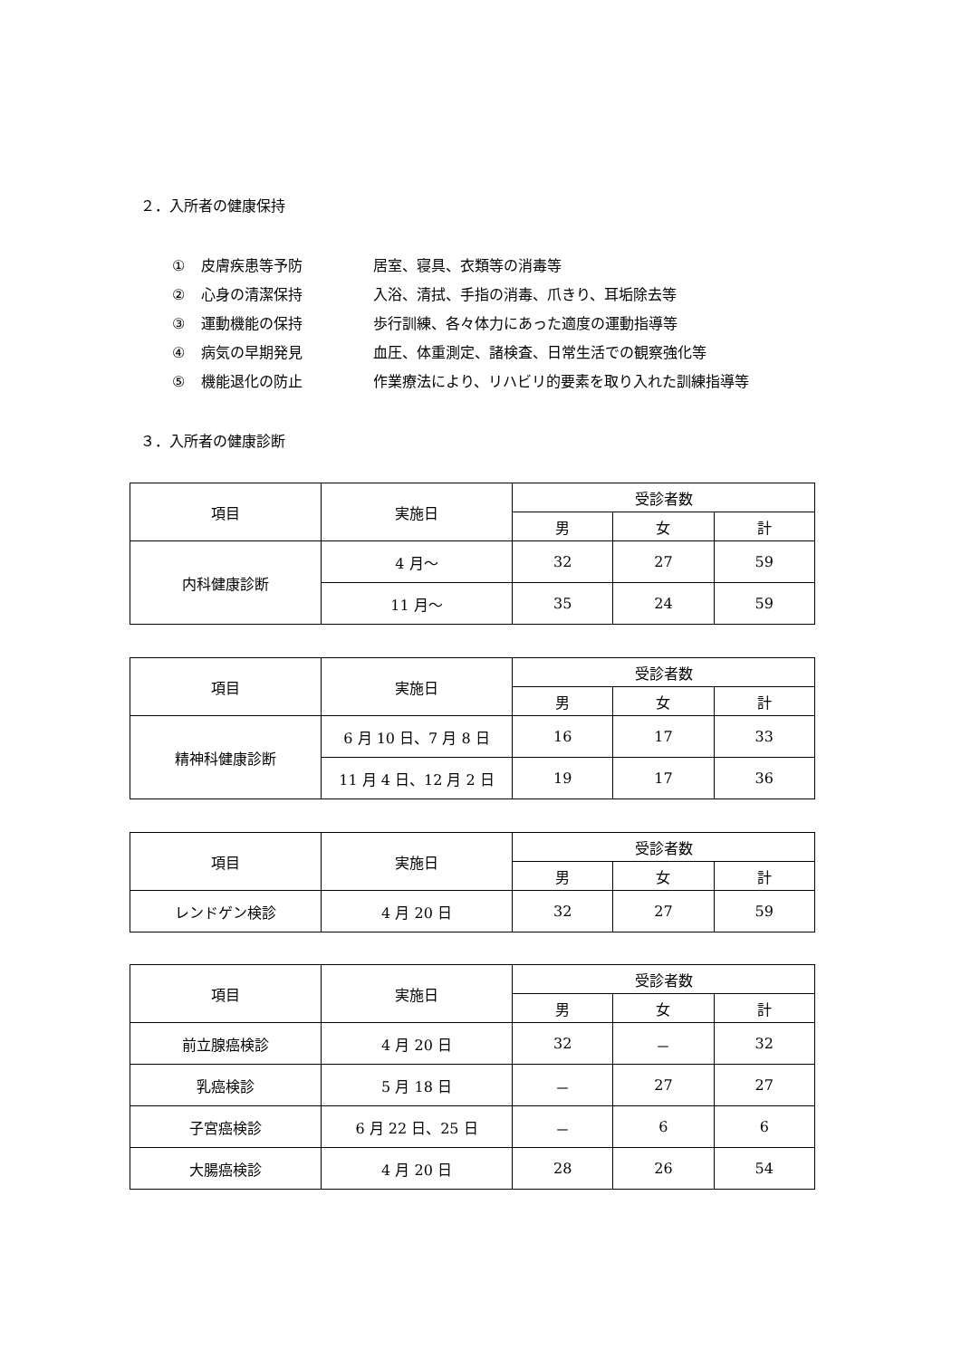２．入所者の健康保持
① 皮膚疾患等予防 居室、寝具、衣類等の消毒等
② 心身の清潔保持 入浴、清拭、手指の消毒、爪きり、耳垢除去等
③ 運動機能の保持 歩行訓練、各々体力にあった適度の運動指導等
④ 病気の早期発見 血圧、体重測定、諸検査、日常生活での観察強化等
⑤ 機能退化の防止 作業療法により、リハビリ的要素を取り入れた訓練指導等
３．入所者の健康診断
| 項目 | 実施日 | 受診者数 | | |
| --- | --- | --- | --- | --- |
| | | 男 | 女 | 計 |
| 内科健康診断 | 4 月～ | 32 | 27 | 59 |
| | 11 月～ | 35 | 24 | 59 |
| 項目 | 実施日 | 受診者数 | | |
| --- | --- | --- | --- | --- |
| | | 男 | 女 | 計 |
| 精神科健康診断 | 6 月 10 日、7 月 8 日 | 16 | 17 | 33 |
| | 11 月 4 日、12 月 2 日 | 19 | 17 | 36 |
| 項目 | 実施日 | 受診者数 | | |
| --- | --- | --- | --- | --- |
| | | 男 | 女 | 計 |
| レンドゲン検診 | 4 月 20 日 | 32 | 27 | 59 |
| 項目 | 実施日 | 受診者数 | | |
| --- | --- | --- | --- | --- |
| | | 男 | 女 | 計 |
| 前立腺癌検診 | 4 月 20 日 | 32 | － | 32 |
| 乳癌検診 | 5 月 18 日 | － | 27 | 27 |
| 子宮癌検診 | 6 月 22 日、25 日 | － | 6 | 6 |
| 大腸癌検診 | 4 月 20 日 | 28 | 26 | 54 |